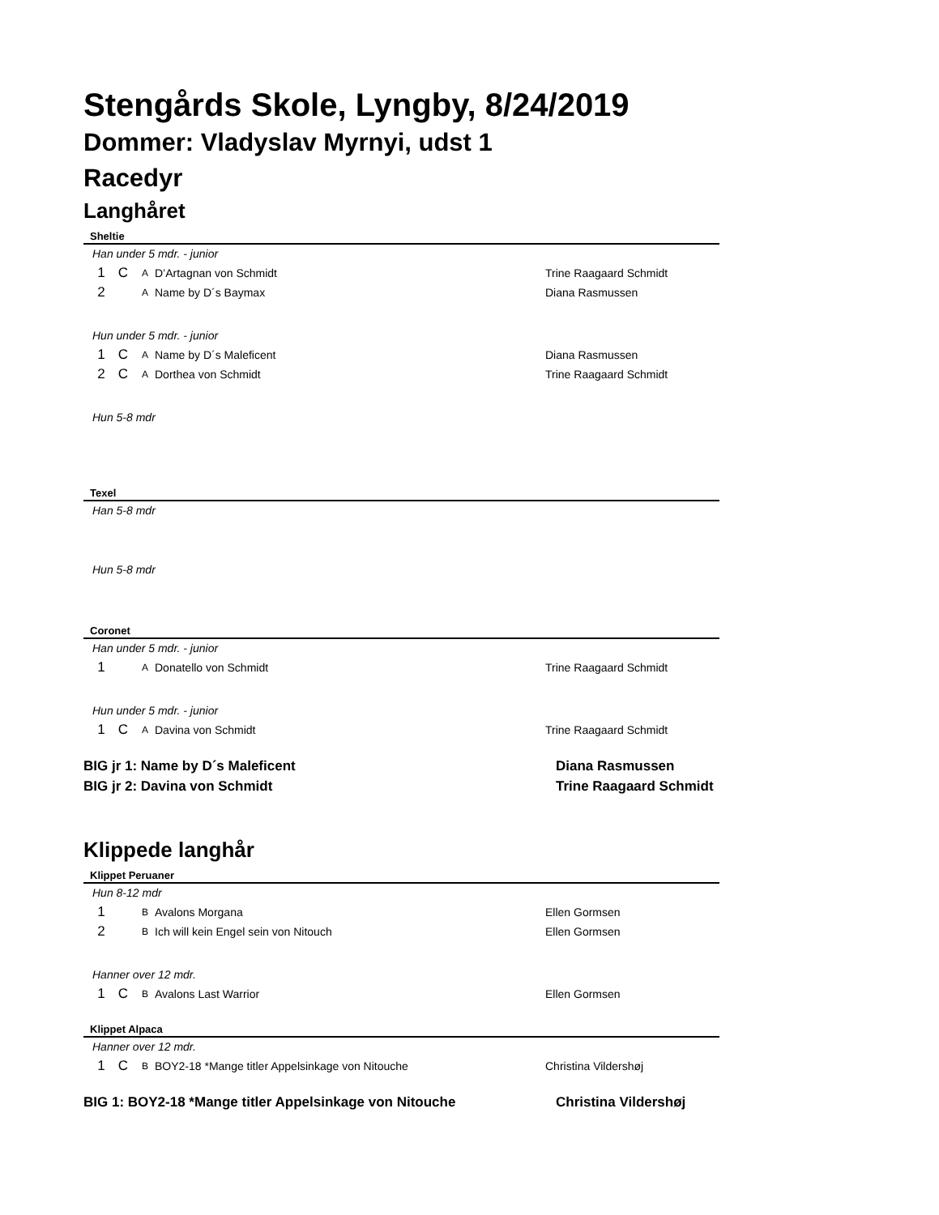Stengårds Skole, Lyngby, 8/24/2019
Dommer: Vladyslav Myrnyi, udst 1
Racedyr
Langhåret
Sheltie
Han under 5 mdr. - junior
| 1 | C | A | D’Artagnan von Schmidt | Trine Raagaard Schmidt |
| 2 | | A | Name by D´s Baymax | Diana Rasmussen |
Hun under 5 mdr. - junior
| 1 | C | A | Name by D´s Maleficent | Diana Rasmussen |
| 2 | C | A | Dorthea von Schmidt | Trine Raagaard Schmidt |
Hun 5-8 mdr
Texel
Han 5-8 mdr
Hun 5-8 mdr
Coronet
Han under 5 mdr. - junior
| 1 | | A | Donatello von Schmidt | Trine Raagaard Schmidt |
Hun under 5 mdr. - junior
| 1 | C | A | Davina von Schmidt | Trine Raagaard Schmidt |
| BIG jr 1: Name by D´s Maleficent | Diana Rasmussen |
| BIG jr 2: Davina von Schmidt | Trine Raagaard Schmidt |
Klippede langhår
Klippet Peruaner
Hun 8-12 mdr
| 1 | | B | Avalons Morgana | Ellen Gormsen |
| 2 | | B | Ich will kein Engel sein von Nitouch | Ellen Gormsen |
Hanner over 12 mdr.
| 1 | C | B | Avalons Last Warrior | Ellen Gormsen |
Klippet Alpaca
Hanner over 12 mdr.
| 1 | C | B | BOY2-18 *Mange titler Appelsinkage von Nitouche | Christina Vildershøj |
| BIG 1: BOY2-18 *Mange titler Appelsinkage von Nitouche | Christina Vildershøj |